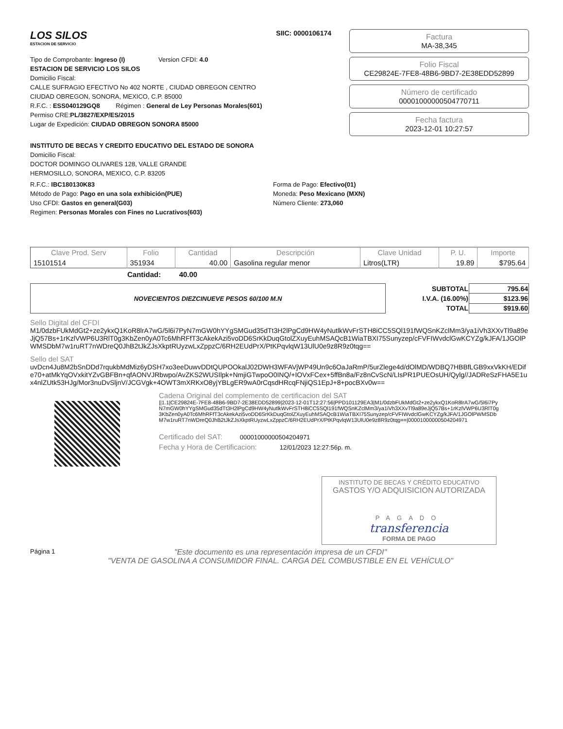LOS SILOS
ESTACION DE SERVICIO
SIIC: 0000106174
Tipo de Comprobante: Ingreso (I) Version CFDI: 4.0
ESTACION DE SERVICIO LOS SILOS
Domicilio Fiscal:
CALLE SUFRAGIO EFECTIVO No 402 NORTE , CIUDAD OBREGON CENTRO
CIUDAD OBREGON, SONORA, MEXICO, C.P. 85000
R.F.C. : ESS040129GQ8 Régimen : General de Ley Personas Morales(601)
Permiso CRE:PL/3827/EXP/ES/2015
Lugar de Expedición: CIUDAD OBREGON SONORA 85000
Factura
MA-38,345
Folio Fiscal
CE29824E-7FE8-48B6-9BD7-2E38EDD52899
Número de certificado
00001000000504770711
Fecha factura
2023-12-01 10:27:57
INSTITUTO DE BECAS Y CREDITO EDUCATIVO DEL ESTADO DE SONORA
Domicilio Fiscal:
DOCTOR DOMINGO OLIVARES 128, VALLE GRANDE
HERMOSILLO, SONORA, MEXICO, C.P. 83205
R.F.C.: IBC180130K83
Método de Pago: Pago en una sola exhibición(PUE)
Uso CFDI: Gastos en general(G03)
Regimen: Personas Morales con Fines no Lucrativos(603)
Forma de Pago: Efectivo(01)
Moneda: Peso Mexicano (MXN)
Número Cliente: 273,060
| Clave Prod. Serv | Folio | Cantidad | Descripción | Clave Unidad | P. U. | Importe |
| --- | --- | --- | --- | --- | --- | --- |
| 15101514 | 351934 | 40.00 | Gasolina regular menor | Litros(LTR) | 19.89 | $795.64 |
Cantidad: 40.00
NOVECIENTOS DIEZCINUEVE PESOS 60/100 M.N
| SUBTOTAL | 795.64 |
| I.V.A. (16.00%) | $123.96 |
| TOTAL | $919.60 |
Sello Digital del CFDI
M1/0dzbFUkMdGt2+ze2ykxQ1KoR8lrA7wG/5l6i7PyN7mGW0hYYgSMGud35dTt3H2lPgCd9HW4yNutlkWvFrSTH8iCC5SQl191fWQSnKZclMm3/ya1iVh3XXvTl9a89eJjQ57Bs+1rKzlVWP6U3RlT0g3KbZen0yA0Tc6MhRFfT3cAkekAzi5voDD6SrKkDuqGtolZXuyEuhMSAQcB1WiaTBXI75Sunyzep/cFVFIWvdclGwKCYZg/kJFA/1JGOlPWMSDbM7w1ruRT7nWDreQ0JhB2tJkZJsXkptRUyzwLxZppzC/6RH2EUdPrX/PtKPqvlqW13UlU0e9z8R9z0tqg==
Sello del SAT
uvDcn4Ju8M2bSnDDd7rqukbMdMiz6yDSH7xo3eeDuwvDDtQUPOOkalJ02DWH3WFAVjWP49Un9c6OaJaRmP/5urZlege4d/dOlMD/WDBQ7HBBfLGB9xxVkKH/EDife70+atMkYqOVxkitYZvGBFBn+qfAONVJRbwpo/AvZKS2WUSIlpk+NmjiGTwpoO0INQ/+IOVxFCex+5ffBn8a/Fz8nCvScN/LIsPR1PUEOsUH/Qylg//JADReSzFHA5E1ux4nlZUtk53HJg/Mor3nuDvSljnV/JCGVgk+4OWT3mXRKxO8yjYBLgER9wA0rCqsdHRcqFNjiQS1EpJ+8+pocBXv0w==
Cadena Original del complemento de certificacion del SAT
||1.1|CE29824E-7FE8-48B6-9BD7-2E38EDD52899|2023-12-01T12:27:56|PPD101129EA3|M1/0dzbFUkMdGt2+ze2ykxQ1KoR8lrA7wG/5l6i7PyN7mGW0hYYgSMGud35dTt3H2lPgCd9HW4yNutlkWvFrSTH8iCC5SQl191fWQSnKZclMm3/ya1iVh3XXvTl9a89eJjQ57Bs+1rKzlVWP6U3RlT0g3KbZen0yA0Tc6MhRFfT3cAkekAzi5voDD6SrKkDuqGtolZXuyEuhMSAQcB1WiaTBXI75Sunyzep/cFVFIWvdclGwKCYZg/kJFA/1JGOlPWMSDbM7w1ruRT7nWDreQ0JhB2tJkZJsXkptRUyzwLxZppzC/6RH2EUdPrX/PtKPqvlqW13UlU0e9z8R9z0tqg==|00001000000504204971
Certificado del SAT: 00001000000504204971
Fecha y Hora de Certificacion: 12/01/2023 12:27:56p. m.
INSTITUTO DE BECAS Y CRÉDITO EDUCATIVO
GASTOS Y/O ADQUISICION AUTORIZADA
PAGADO
transferencia
FORMA DE PAGO
Página 1
"Este documento es una representación impresa de un CFDI"
"VENTA DE GASOLINA A CONSUMIDOR FINAL. CARGA DEL COMBUSTIBLE EN EL VEHÍCULO"